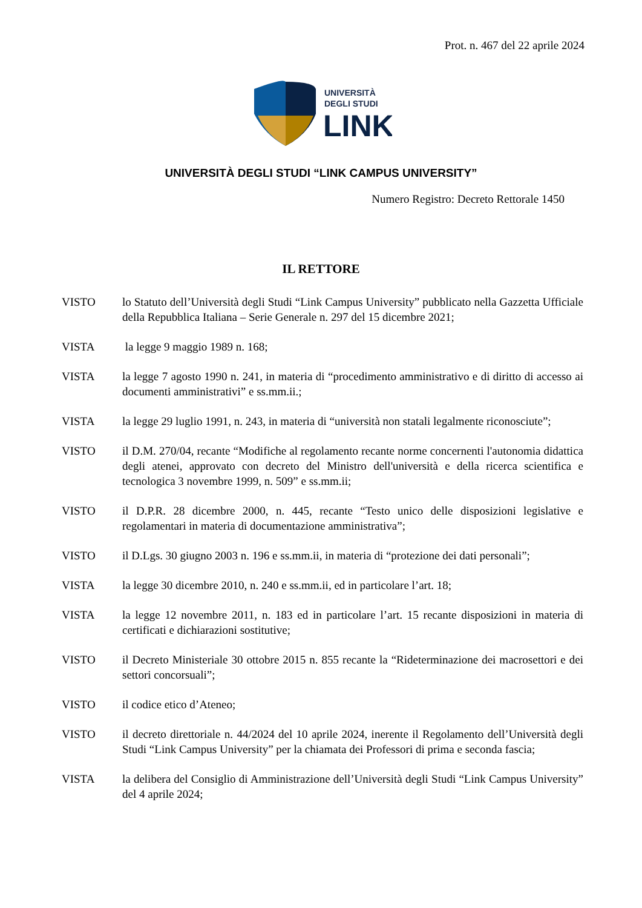Prot. n. 467 del 22 aprile 2024
UNIVERSITÀ
DEGLI STUDI
LINK
UNIVERSITÀ DEGLI STUDI “LINK CAMPUS UNIVERSITY”
Numero Registro: Decreto Rettorale 1450
IL RETTORE
VISTO lo Statuto dell’Università degli Studi “Link Campus University” pubblicato nella Gazzetta Ufficiale della Repubblica Italiana – Serie Generale n. 297 del 15 dicembre 2021;
VISTA la legge 9 maggio 1989 n. 168;
VISTA la legge 7 agosto 1990 n. 241, in materia di “procedimento amministrativo e di diritto di accesso ai documenti amministrativi” e ss.mm.ii.;
VISTA la legge 29 luglio 1991, n. 243, in materia di “università non statali legalmente riconosciute”;
VISTO il D.M. 270/04, recante “Modifiche al regolamento recante norme concernenti l'autonomia didattica degli atenei, approvato con decreto del Ministro dell'università e della ricerca scientifica e tecnologica 3 novembre 1999, n. 509” e ss.mm.ii;
VISTO il D.P.R. 28 dicembre 2000, n. 445, recante “Testo unico delle disposizioni legislative e regolamentari in materia di documentazione amministrativa”;
VISTO il D.Lgs. 30 giugno 2003 n. 196 e ss.mm.ii, in materia di “protezione dei dati personali”;
VISTA la legge 30 dicembre 2010, n. 240 e ss.mm.ii, ed in particolare l’art. 18;
VISTA la legge 12 novembre 2011, n. 183 ed in particolare l’art. 15 recante disposizioni in materia di certificati e dichiarazioni sostitutive;
VISTO il Decreto Ministeriale 30 ottobre 2015 n. 855 recante la “Rideterminazione dei macrosettori e dei settori concorsuali”;
VISTO il codice etico d’Ateneo;
VISTO il decreto direttoriale n. 44/2024 del 10 aprile 2024, inerente il Regolamento dell’Università degli Studi “Link Campus University” per la chiamata dei Professori di prima e seconda fascia;
VISTA la delibera del Consiglio di Amministrazione dell’Università degli Studi “Link Campus University” del 4 aprile 2024;